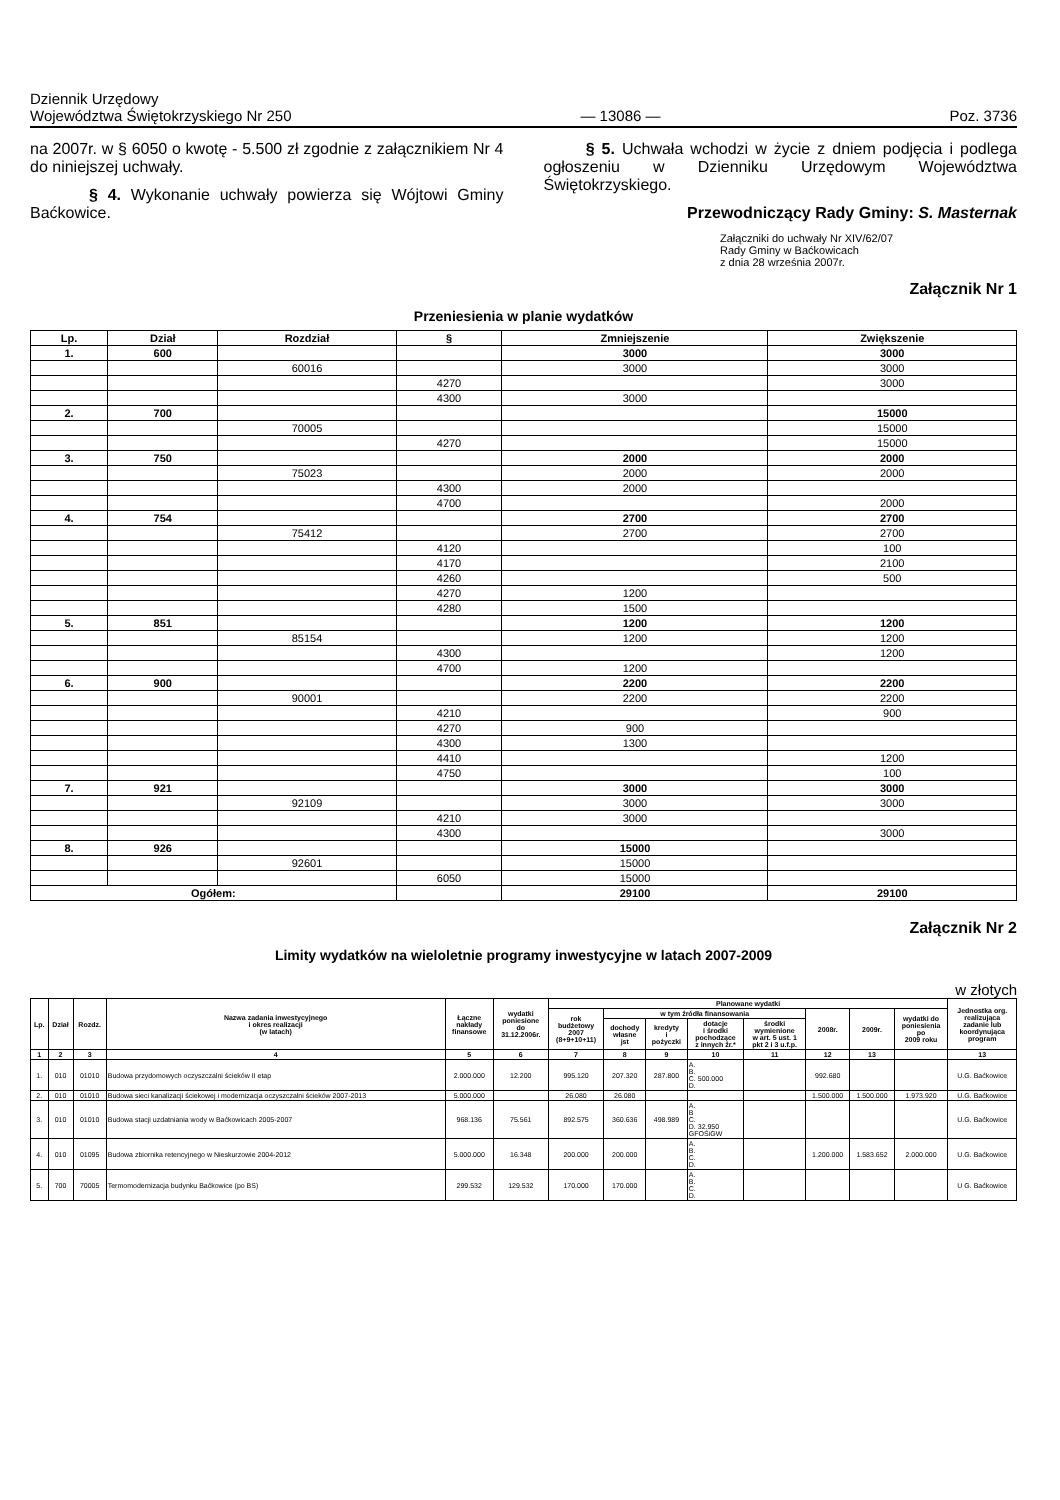Dziennik Urzędowy
Województwa Świętokrzyskiego Nr 250
— 13086 —
Poz. 3736
na 2007r. w § 6050 o kwotę - 5.500 zł zgodnie z załącznikiem Nr 4 do niniejszej uchwały.
§ 4. Wykonanie uchwały powierza się Wójtowi Gminy Baćkowice.
§ 5. Uchwała wchodzi w życie z dniem podjęcia i podlega ogłoszeniu w Dzienniku Urzędowym Województwa Świętokrzyskiego.
Przewodniczący Rady Gminy: S. Masternak
Załączniki do uchwały Nr XIV/62/07
Rady Gminy w Baćkowicach
z dnia 28 września 2007r.
Załącznik Nr 1
Przeniesienia w planie wydatków
| Lp. | Dział | Rozdział | § | Zmniejszenie | Zwiększenie |
| --- | --- | --- | --- | --- | --- |
| 1. | 600 | | | 3000 | 3000 |
| | | 60016 | | 3000 | 3000 |
| | | | 4270 | | 3000 |
| | | | 4300 | 3000 | |
| 2. | 700 | | | | 15000 |
| | | 70005 | | | 15000 |
| | | | 4270 | | 15000 |
| 3. | 750 | | | 2000 | 2000 |
| | | 75023 | | 2000 | 2000 |
| | | | 4300 | 2000 | |
| | | | 4700 | | 2000 |
| 4. | 754 | | | 2700 | 2700 |
| | | 75412 | | 2700 | 2700 |
| | | | 4120 | | 100 |
| | | | 4170 | | 2100 |
| | | | 4260 | | 500 |
| | | | 4270 | 1200 | |
| | | | 4280 | 1500 | |
| 5. | 851 | | | 1200 | 1200 |
| | | 85154 | | 1200 | 1200 |
| | | | 4300 | | 1200 |
| | | | 4700 | 1200 | |
| 6. | 900 | | | 2200 | 2200 |
| | | 90001 | | 2200 | 2200 |
| | | | 4210 | | 900 |
| | | | 4270 | 900 | |
| | | | 4300 | 1300 | |
| | | | 4410 | | 1200 |
| | | | 4750 | | 100 |
| 7. | 921 | | | 3000 | 3000 |
| | | 92109 | | 3000 | 3000 |
| | | | 4210 | 3000 | |
| | | | 4300 | | 3000 |
| 8. | 926 | | | 15000 | |
| | | 92601 | | 15000 | |
| | | | 6050 | 15000 | |
| Ogółem: | | | | 29100 | 29100 |
Załącznik Nr 2
Limity wydatków na wieloletnie programy inwestycyjne w latach 2007-2009
w złotych
| Lp. | Dział | Rozdz. | Nazwa zadania inwestycyjnego i okres realizacji (w latach) | Łączne nakłady finansowe | wydatki poniesione do 31.12.2006r. | Planowane wydatki | | | | | | | | Jednostka org. realizująca zadanie lub koordynująca program |
| --- | --- | --- | --- | --- | --- | --- | --- | --- | --- | --- | --- | --- | --- | --- |
| | | | | | | rok budżetowy 2007 (8+9+10+11) | w tym źródła finansowania | | | | 2008r. | 2009r. | wydatki do poniesienia po 2009 roku | |
| | | | | | | | dochody własne jst | kredyty i pożyczki | dotacje i środki pochodzące z innych źr.* | środki wymienione w art. 5 ust. 1 pkt 2 i 3 u.f.p. | | | | |
| 1 | 2 | 3 | 4 | 5 | 6 | 7 | 8 | 9 | 10 | 11 | 12 | 13 | | 13 |
| 1. | 010 | 01010 | Budowa przydomowych oczyszczalni ścieków II etap | 2.000.000 | 12.200 | 995.120 | 207.320 | 287.800 | A. B. C. 500.000 D. | | 992.680 | | | U.G. Baćkowice |
| 2. | 010 | 01010 | Budowa sieci kanalizacji ściekowej i modernizacja oczyszczalni ścieków 2007-2013 | 5.000.000 | | 26.080 | 26.080 | | | | 1.500.000 | 1.500.000 | 1.973.920 | U.G. Baćkowice |
| 3. | 010 | 01010 | Budowa stacji uzdatniania wody w Baćkowicach 2005-2007 | 968.136 | 75.561 | 892.575 | 360.636 | 498.989 | A. B C. D. 32.950 GFOŚiGW | | | | | U.G. Baćkowice |
| 4. | 010 | 01095 | Budowa zbiornika retencyjnego w Nieskurzowie 2004-2012 | 5.000.000 | 16.348 | 200.000 | 200.000 | | A. B. C. D. | | 1.200.000 | 1.583.652 | 2.000.000 | U.G. Baćkowice |
| 5. | 700 | 70005 | Termomodernizacja budynku Baćkowice (po BS) | 299.532 | 129.532 | 170.000 | 170.000 | | A. B. C. D. | | | | | U G. Baćkowice |